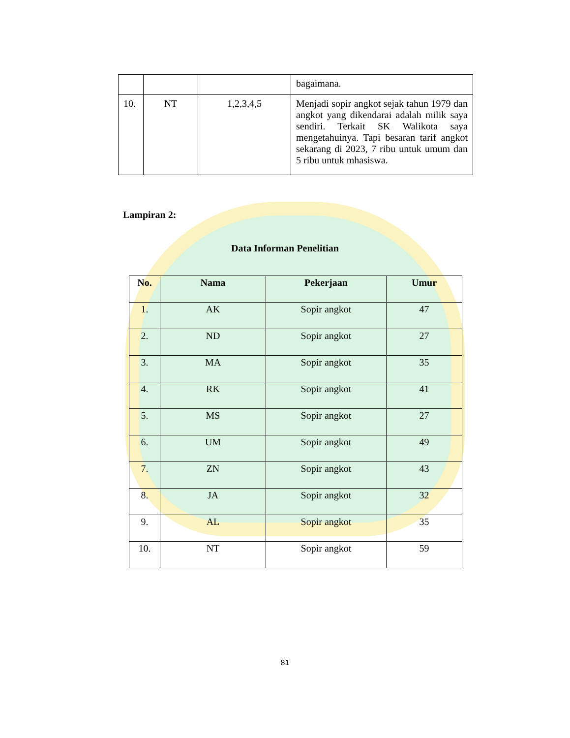| | | | bagaimana. |
| 10. | NT | 1,2,3,4,5 | Menjadi sopir angkot sejak tahun 1979 dan angkot yang dikendarai adalah milik saya sendiri. Terkait SK Walikota saya mengetahuinya. Tapi besaran tarif angkot sekarang di 2023, 7 ribu untuk umum dan 5 ribu untuk mhasiswa. |
Lampiran 2:
Data Informan Penelitian
| No. | Nama | Pekerjaan | Umur |
| --- | --- | --- | --- |
| 1. | AK | Sopir angkot | 47 |
| 2. | ND | Sopir angkot | 27 |
| 3. | MA | Sopir angkot | 35 |
| 4. | RK | Sopir angkot | 41 |
| 5. | MS | Sopir angkot | 27 |
| 6. | UM | Sopir angkot | 49 |
| 7. | ZN | Sopir angkot | 43 |
| 8. | JA | Sopir angkot | 32 |
| 9. | AL | Sopir angkot | 35 |
| 10. | NT | Sopir angkot | 59 |
81